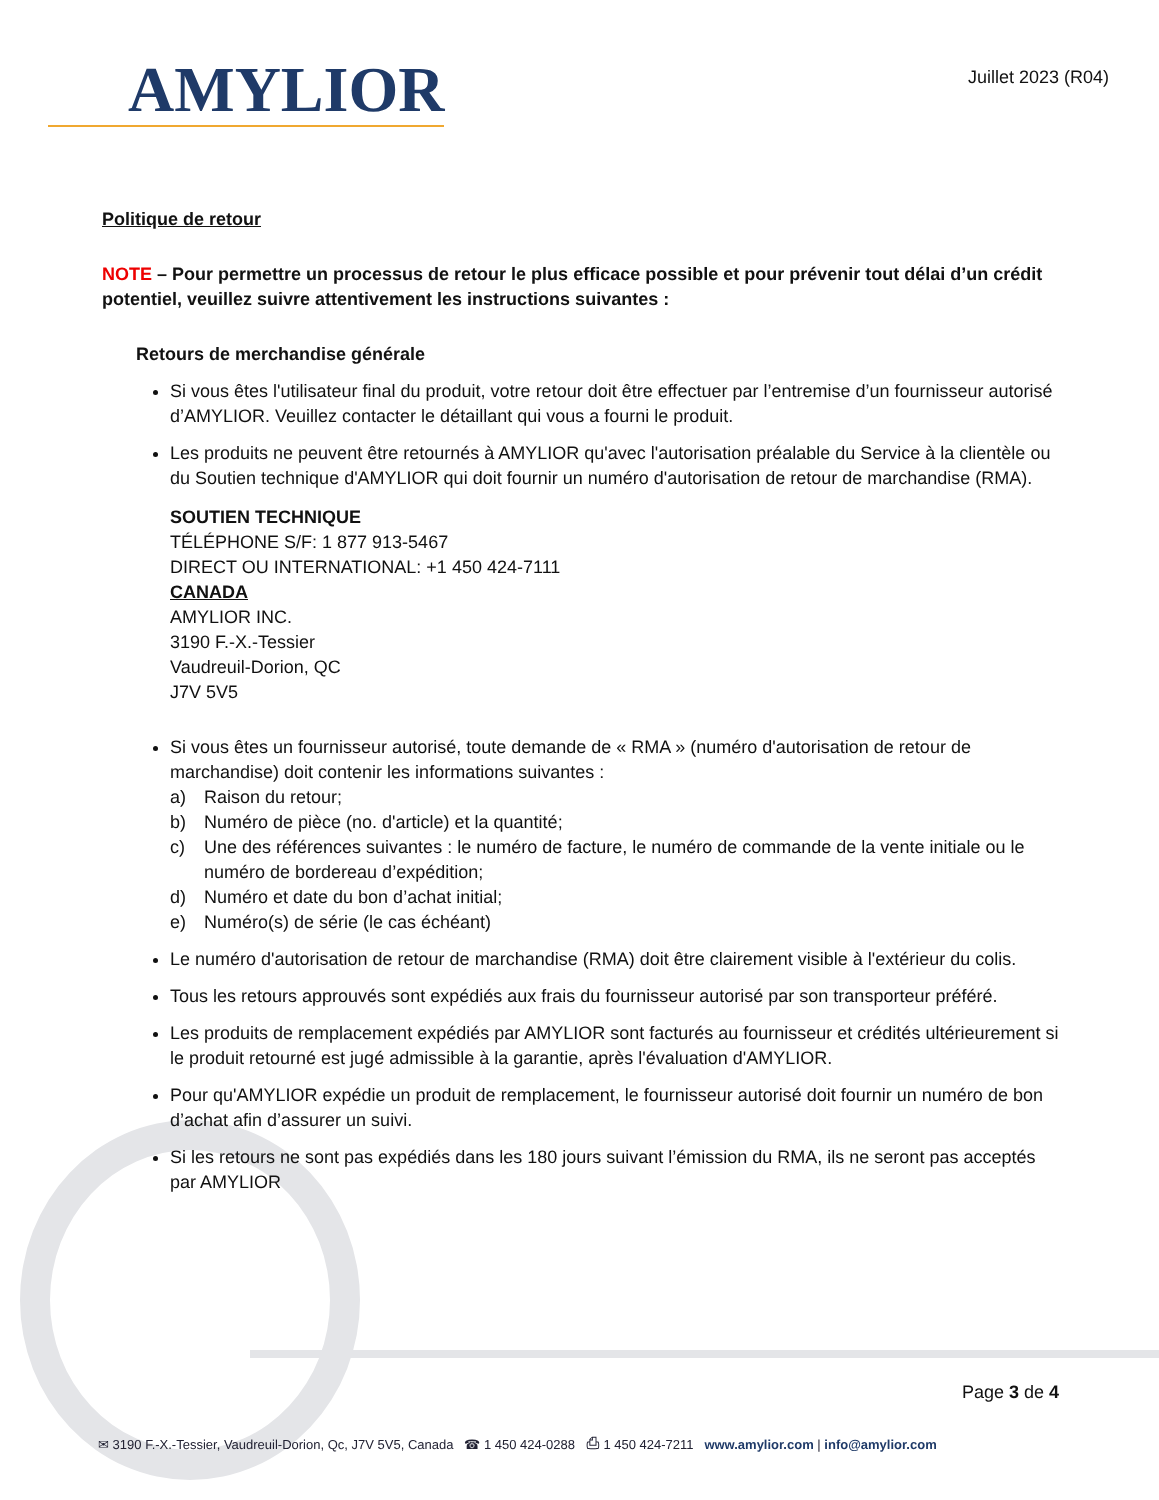AMYLIOR
Juillet 2023 (R04)
Politique de retour
NOTE – Pour permettre un processus de retour le plus efficace possible et pour prévenir tout délai d’un crédit potentiel, veuillez suivre attentivement les instructions suivantes :
Retours de merchandise générale
Si vous êtes l'utilisateur final du produit, votre retour doit être effectuer par l’entremise d’un fournisseur autorisé d’AMYLIOR. Veuillez contacter le détaillant qui vous a fourni le produit.
Les produits ne peuvent être retournés à AMYLIOR qu'avec l'autorisation préalable du Service à la clientèle ou du Soutien technique d'AMYLIOR qui doit fournir un numéro d'autorisation de retour de marchandise (RMA).
SOUTIEN TECHNIQUE
TÉLÉPHONE S/F: 1 877 913-5467
DIRECT OU INTERNATIONAL: +1 450 424-7111
CANADA
AMYLIOR INC.
3190 F.-X.-Tessier
Vaudreuil-Dorion, QC
J7V 5V5
Si vous êtes un fournisseur autorisé, toute demande de « RMA » (numéro d'autorisation de retour de marchandise) doit contenir les informations suivantes :
a) Raison du retour;
b) Numéro de pièce (no. d'article) et la quantité;
c) Une des références suivantes : le numéro de facture, le numéro de commande de la vente initiale ou le numéro de bordereau d’expédition;
d) Numéro et date du bon d’achat initial;
e) Numéro(s) de série (le cas échéant)
Le numéro d'autorisation de retour de marchandise (RMA) doit être clairement visible à l'extérieur du colis.
Tous les retours approuvés sont expédiés aux frais du fournisseur autorisé par son transporteur préféré.
Les produits de remplacement expédiés par AMYLIOR sont facturés au fournisseur et crédités ultérieurement si le produit retourné est jugé admissible à la garantie, après l'évaluation d'AMYLIOR.
Pour qu'AMYLIOR expédie un produit de remplacement, le fournisseur autorisé doit fournir un numéro de bon d’achat afin d’assurer un suivi.
Si les retours ne sont pas expédiés dans les 180 jours suivant l’émission du RMA, ils ne seront pas acceptés par AMYLIOR
Page 3 de 4
✉ 3190 F.-X.-Tessier, Vaudreuil-Dorion, Qc, J7V 5V5, Canada ☎ 1 450 424-0288 ⎙ 1 450 424-7211 www.amylior.com | info@amylior.com